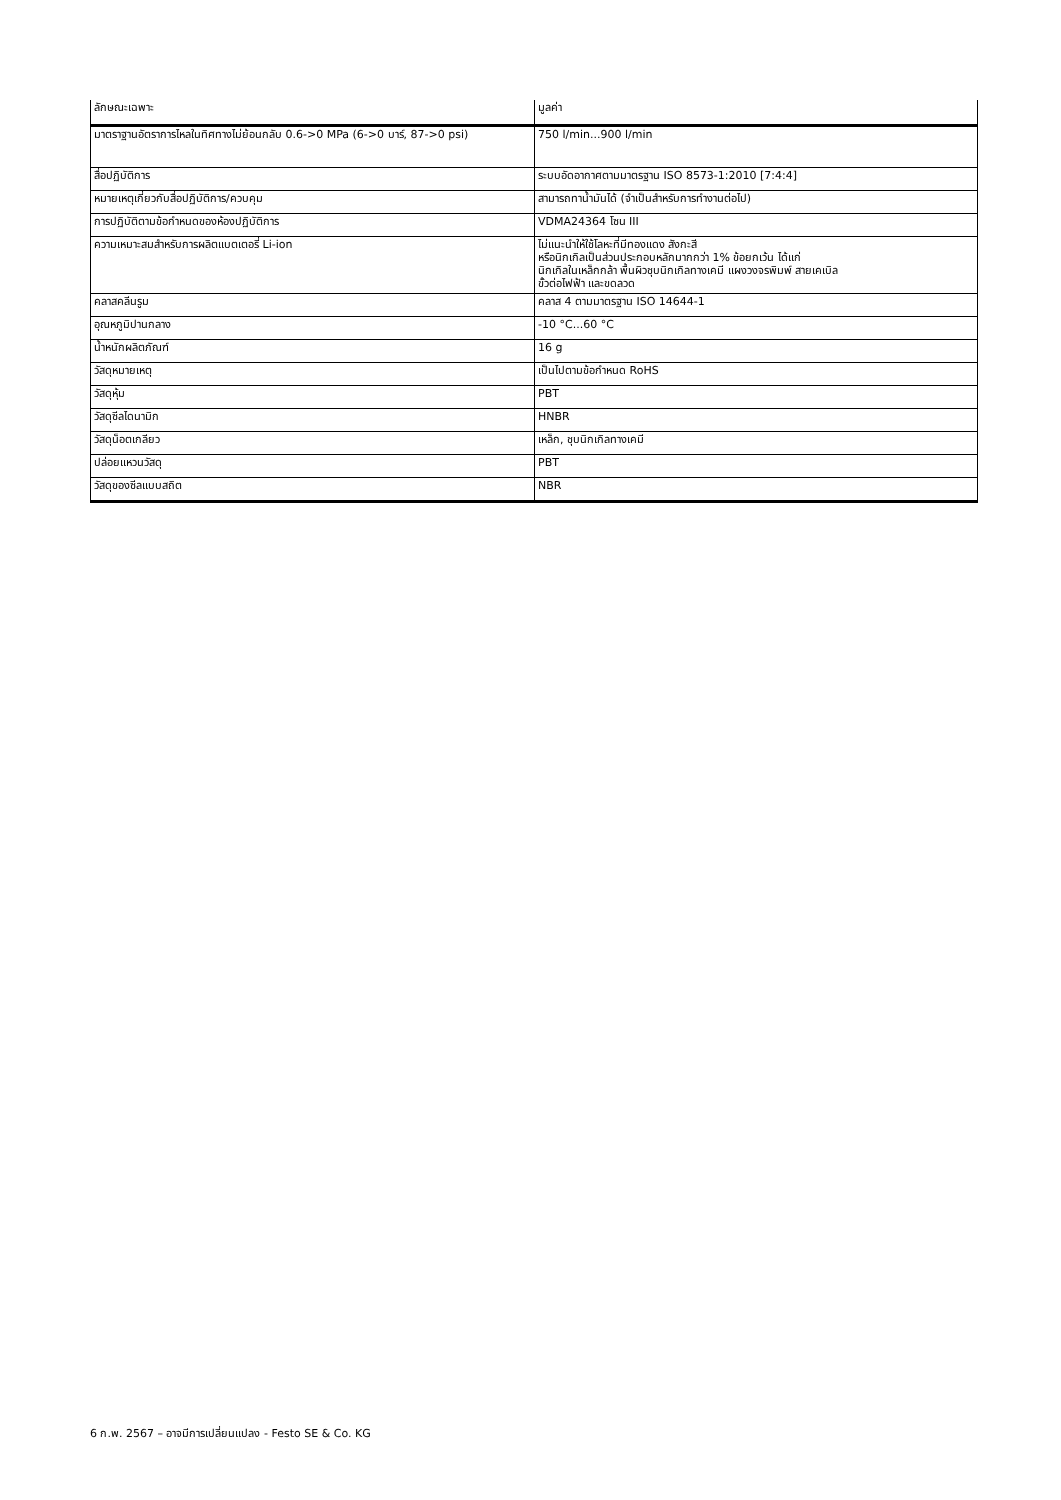| ลักษณะเฉพาะ | มูลค่า |
| --- | --- |
| มาตราฐานอัตราการไหลในทิศทางไม่ย้อนกลับ 0.6->0 MPa (6->0 บาร์, 87->0 psi) | 750 l/min...900 l/min |
| สื่อปฏิบัติการ | ระบบอัดอากาศตามมาตรฐาน ISO 8573-1:2010 [7:4:4] |
| หมายเหตุเกี่ยวกับสื่อปฏิบัติการ/ควบคุม | สามารถทาน้ำมันได้ (จำเป็นสำหรับการทำงานต่อไป) |
| การปฏิบัติตามข้อกำหนดของห้องปฏิบัติการ | VDMA24364 โซน III |
| ความเหมาะสมสำหรับการผลิตแบตเตอรี่ Li-ion | ไม่แนะนำให้ใช้โลหะที่มีทองแดง สังกะสี หรือนิกเกิลเป็นส่วนประกอบหลักมากกว่า 1% ข้อยกเว้น ได้แก่ นิกเกิลในเหล็กกล้า พื้นผิวชุบนิกเกิลทางเคมี แผงวงจรพิมพ์ สายเคเบิล ขั้วต่อไฟฟ้า และขดลวด |
| คลาสคลีนรูม | คลาส 4 ตามมาตรฐาน ISO 14644-1 |
| อุณหภูมิปานกลาง | -10 °C...60 °C |
| น้ำหนักผลิตภัณฑ์ | 16 g |
| วัสดุหมายเหตุ | เป็นไปตามข้อกำหนด RoHS |
| วัสดุหุ้ม | PBT |
| วัสดุซีลไดนามิก | HNBR |
| วัสดุน็อตเกลียว | เหล็ก, ชุบนิกเกิลทางเคมี |
| ปล่อยแหวนวัสดุ | PBT |
| วัสดุของซีลแบบสถิต | NBR |
6 ก.พ. 2567 – อาจมีการเปลี่ยนแปลง - Festo SE & Co. KG